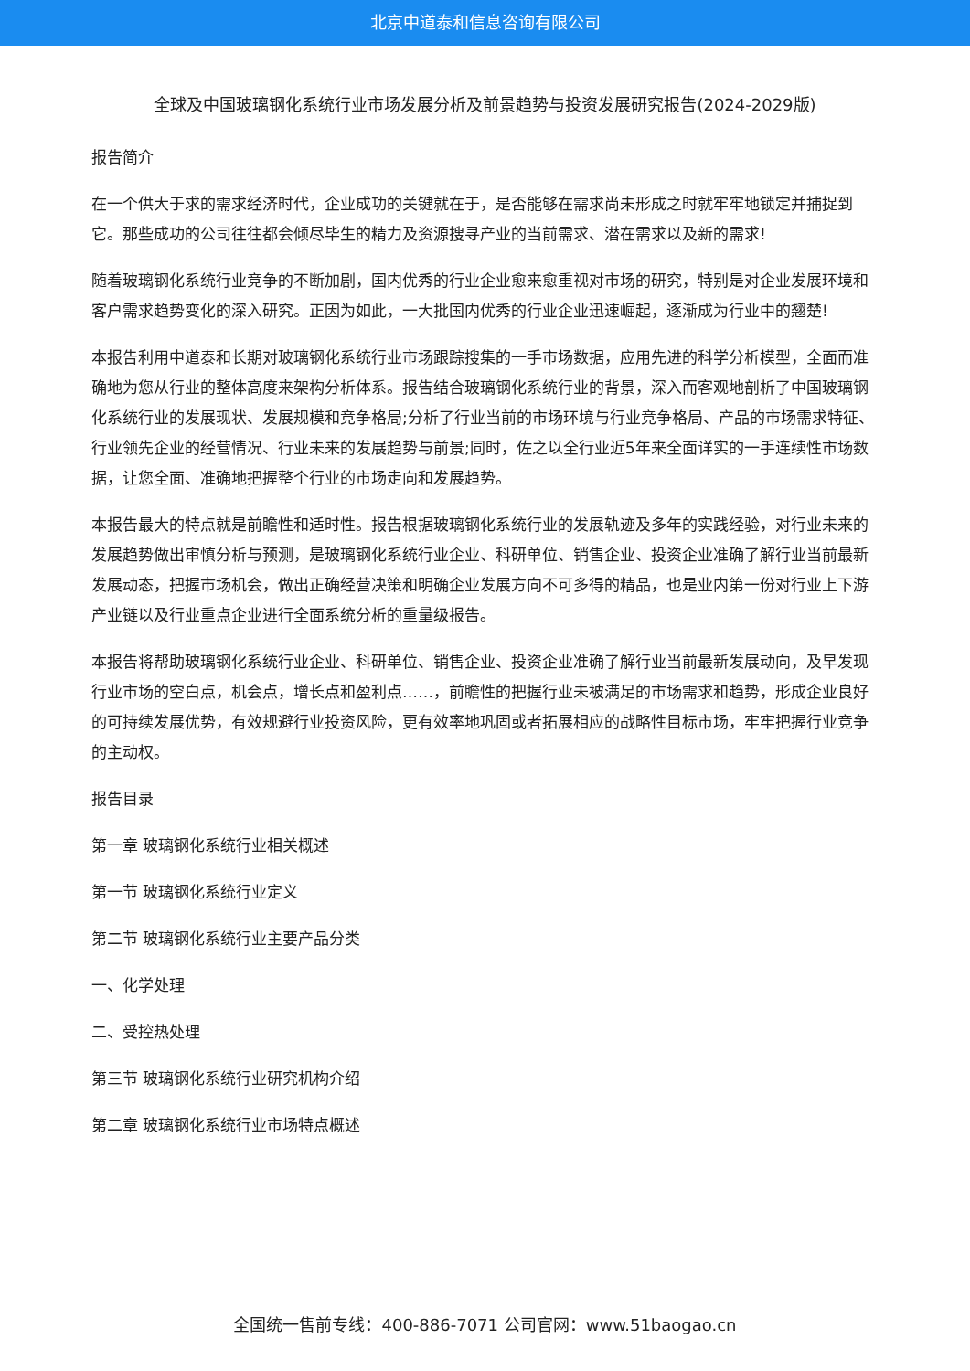北京中道泰和信息咨询有限公司
全球及中国玻璃钢化系统行业市场发展分析及前景趋势与投资发展研究报告(2024-2029版)
报告简介
在一个供大于求的需求经济时代，企业成功的关键就在于，是否能够在需求尚未形成之时就牢牢地锁定并捕捉到它。那些成功的公司往往都会倾尽毕生的精力及资源搜寻产业的当前需求、潜在需求以及新的需求!
随着玻璃钢化系统行业竞争的不断加剧，国内优秀的行业企业愈来愈重视对市场的研究，特别是对企业发展环境和客户需求趋势变化的深入研究。正因为如此，一大批国内优秀的行业企业迅速崛起，逐渐成为行业中的翘楚!
本报告利用中道泰和长期对玻璃钢化系统行业市场跟踪搜集的一手市场数据，应用先进的科学分析模型，全面而准确地为您从行业的整体高度来架构分析体系。报告结合玻璃钢化系统行业的背景，深入而客观地剖析了中国玻璃钢化系统行业的发展现状、发展规模和竞争格局;分析了行业当前的市场环境与行业竞争格局、产品的市场需求特征、行业领先企业的经营情况、行业未来的发展趋势与前景;同时，佐之以全行业近5年来全面详实的一手连续性市场数据，让您全面、准确地把握整个行业的市场走向和发展趋势。
本报告最大的特点就是前瞻性和适时性。报告根据玻璃钢化系统行业的发展轨迹及多年的实践经验，对行业未来的发展趋势做出审慎分析与预测，是玻璃钢化系统行业企业、科研单位、销售企业、投资企业准确了解行业当前最新发展动态，把握市场机会，做出正确经营决策和明确企业发展方向不可多得的精品，也是业内第一份对行业上下游产业链以及行业重点企业进行全面系统分析的重量级报告。
本报告将帮助玻璃钢化系统行业企业、科研单位、销售企业、投资企业准确了解行业当前最新发展动向，及早发现行业市场的空白点，机会点，增长点和盈利点……，前瞻性的把握行业未被满足的市场需求和趋势，形成企业良好的可持续发展优势，有效规避行业投资风险，更有效率地巩固或者拓展相应的战略性目标市场，牢牢把握行业竞争的主动权。
报告目录
第一章 玻璃钢化系统行业相关概述
第一节 玻璃钢化系统行业定义
第二节 玻璃钢化系统行业主要产品分类
一、化学处理
二、受控热处理
第三节 玻璃钢化系统行业研究机构介绍
第二章 玻璃钢化系统行业市场特点概述
全国统一售前专线：400-886-7071 公司官网：www.51baogao.cn